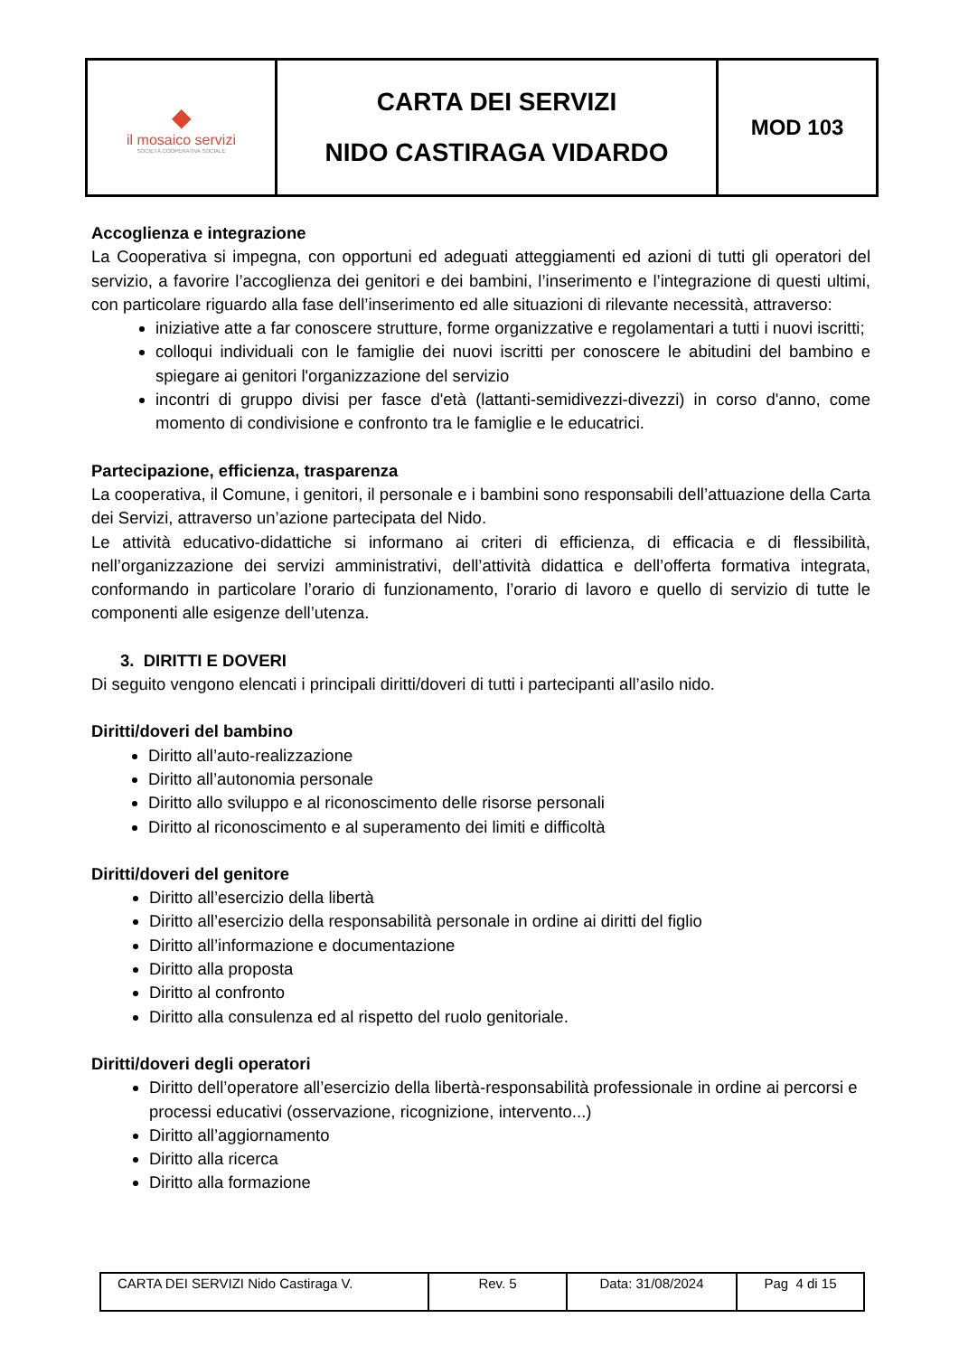| ◆ il mosaico servizi SOCIETÀ COOPERATIVA SOCIALE | CARTA DEI SERVIZI NIDO CASTIRAGA VIDARDO | MOD 103 |
Accoglienza e integrazione
La Cooperativa si impegna, con opportuni ed adeguati atteggiamenti ed azioni di tutti gli operatori del servizio, a favorire l’accoglienza dei genitori e dei bambini, l’inserimento e l’integrazione di questi ultimi, con particolare riguardo alla fase dell’inserimento ed alle situazioni di rilevante necessità, attraverso:
iniziative atte a far conoscere strutture, forme organizzative e regolamentari a tutti i nuovi iscritti;
colloqui individuali con le famiglie dei nuovi iscritti per conoscere le abitudini del bambino e spiegare ai genitori l'organizzazione del servizio
incontri di gruppo divisi per fasce d'età (lattanti-semidivezzi-divezzi) in corso d'anno, come momento di condivisione e confronto tra le famiglie e le educatrici.
Partecipazione, efficienza, trasparenza
La cooperativa, il Comune, i genitori, il personale e i bambini sono responsabili dell’attuazione della Carta dei Servizi, attraverso un’azione partecipata del Nido.
Le attività educativo-didattiche si informano ai criteri di efficienza, di efficacia e di flessibilità, nell’organizzazione dei servizi amministrativi, dell’attività didattica e dell’offerta formativa integrata, conformando in particolare l’orario di funzionamento, l’orario di lavoro e quello di servizio di tutte le componenti alle esigenze dell’utenza.
3. DIRITTI E DOVERI
Di seguito vengono elencati i principali diritti/doveri di tutti i partecipanti all’asilo nido.
Diritti/doveri del bambino
Diritto all’auto-realizzazione
Diritto all’autonomia personale
Diritto allo sviluppo e al riconoscimento delle risorse personali
Diritto al riconoscimento e al superamento dei limiti e difficoltà
Diritti/doveri del genitore
Diritto all’esercizio della libertà
Diritto all’esercizio della responsabilità personale in ordine ai diritti del figlio
Diritto all’informazione e documentazione
Diritto alla proposta
Diritto al confronto
Diritto alla consulenza ed al rispetto del ruolo genitoriale.
Diritti/doveri degli operatori
Diritto dell’operatore all’esercizio della libertà-responsabilità professionale in ordine ai percorsi e processi educativi (osservazione, ricognizione, intervento...)
Diritto all’aggiornamento
Diritto alla ricerca
Diritto alla formazione
| CARTA DEI SERVIZI Nido Castiraga V. | Rev. 5 | Data: 31/08/2024 | Pag 4 di 15 |